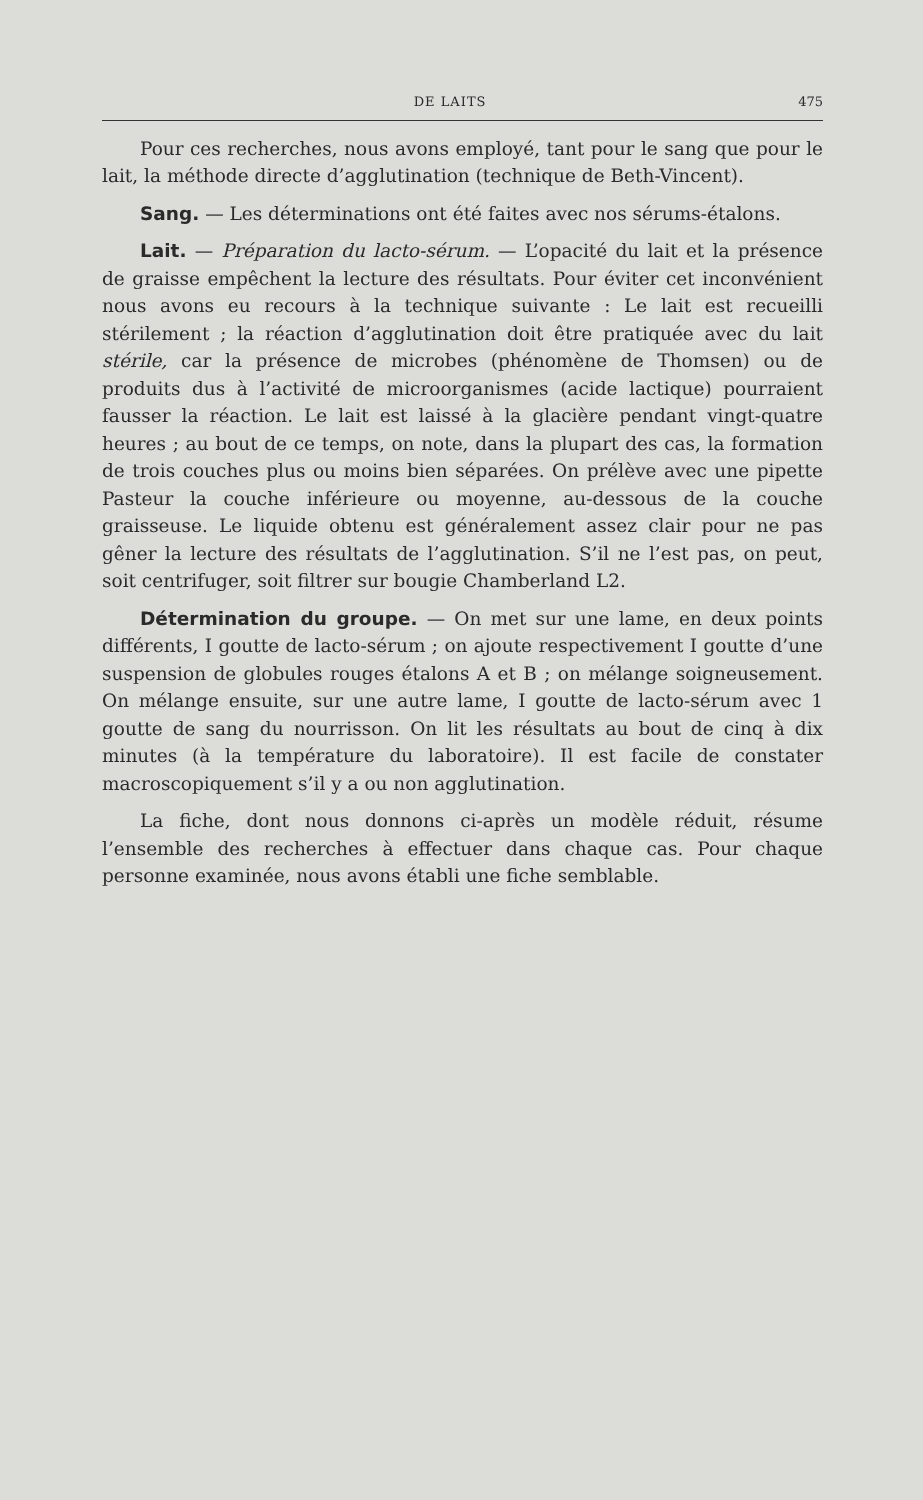DE LAITS 475
Pour ces recherches, nous avons employé, tant pour le sang que pour le lait, la méthode directe d’agglutination (technique de Beth-Vincent).
Sang. — Les déterminations ont été faites avec nos sérums-étalons.
Lait. — Préparation du lacto-sérum. — L’opacité du lait et la présence de graisse empêchent la lecture des résultats. Pour éviter cet inconvénient nous avons eu recours à la technique suivante : Le lait est recueilli stérilement ; la réaction d’agglutination doit être pratiquée avec du lait stérile, car la présence de microbes (phénomène de Thomsen) ou de produits dus à l’activité de microorganismes (acide lactique) pourraient fausser la réaction. Le lait est laissé à la glacière pendant vingt-quatre heures ; au bout de ce temps, on note, dans la plupart des cas, la formation de trois couches plus ou moins bien séparées. On prélève avec une pipette Pasteur la couche inférieure ou moyenne, au-dessous de la couche graisseuse. Le liquide obtenu est généralement assez clair pour ne pas gêner la lecture des résultats de l’agglutination. S’il ne l’est pas, on peut, soit centrifuger, soit filtrer sur bougie Chamberland L2.
Détermination du groupe. — On met sur une lame, en deux points différents, I goutte de lacto-sérum ; on ajoute respectivement I goutte d’une suspension de globules rouges étalons A et B ; on mélange soigneusement. On mélange ensuite, sur une autre lame, I goutte de lacto-sérum avec 1 goutte de sang du nourrisson. On lit les résultats au bout de cinq à dix minutes (à la température du laboratoire). Il est facile de constater macroscopiquement s’il y a ou non agglutination.
La fiche, dont nous donnons ci-après un modèle réduit, résume l’ensemble des recherches à effectuer dans chaque cas. Pour chaque personne examinée, nous avons établi une fiche semblable.